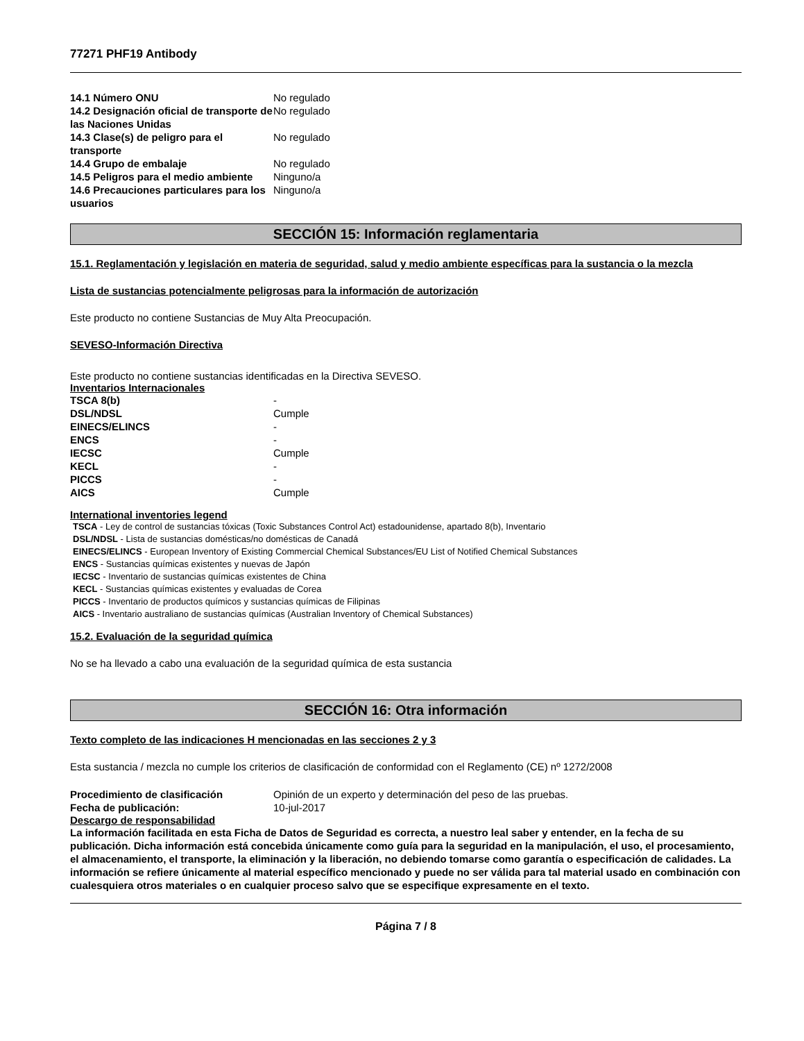77271 PHF19 Antibody
| 14.1 Número ONU | No regulado |
| 14.2 Designación oficial de transporte de las Naciones Unidas | No regulado |
| 14.3 Clase(s) de peligro para el transporte | No regulado |
| 14.4 Grupo de embalaje | No regulado |
| 14.5 Peligros para el medio ambiente | Ninguno/a |
| 14.6 Precauciones particulares para los usuarios | Ninguno/a |
SECCIÓN 15: Información reglamentaria
15.1. Reglamentación y legislación en materia de seguridad, salud y medio ambiente específicas para la sustancia o la mezcla
Lista de sustancias potencialmente peligrosas para la información de autorización
Este producto no contiene Sustancias de Muy Alta Preocupación.
SEVESO-Información Directiva
Este producto no contiene sustancias identificadas en la Directiva SEVESO.
Inventarios Internacionales
| TSCA 8(b) | - |
| DSL/NDSL | Cumple |
| EINECS/ELINCS | - |
| ENCS | - |
| IECSC | Cumple |
| KECL | - |
| PICCS | - |
| AICS | Cumple |
International inventories legend
TSCA - Ley de control de sustancias tóxicas (Toxic Substances Control Act) estadounidense, apartado 8(b), Inventario
DSL/NDSL - Lista de sustancias domésticas/no domésticas de Canadá
EINECS/ELINCS - European Inventory of Existing Commercial Chemical Substances/EU List of Notified Chemical Substances
ENCS - Sustancias químicas existentes y nuevas de Japón
IECSC - Inventario de sustancias químicas existentes de China
KECL - Sustancias químicas existentes y evaluadas de Corea
PICCS - Inventario de productos químicos y sustancias químicas de Filipinas
AICS - Inventario australiano de sustancias químicas (Australian Inventory of Chemical Substances)
15.2. Evaluación de la seguridad química
No se ha llevado a cabo una evaluación de la seguridad química de esta sustancia
SECCIÓN 16: Otra información
Texto completo de las indicaciones H mencionadas en las secciones 2 y 3
Esta sustancia / mezcla no cumple los criterios de clasificación de conformidad con el Reglamento (CE) nº 1272/2008
| Procedimiento de clasificación | Opinión de un experto y determinación del peso de las pruebas. |
| Fecha de publicación: | 10-jul-2017 |
Descargo de responsabilidad
La información facilitada en esta Ficha de Datos de Seguridad es correcta, a nuestro leal saber y entender, en la fecha de su publicación. Dicha información está concebida únicamente como guía para la seguridad en la manipulación, el uso, el procesamiento, el almacenamiento, el transporte, la eliminación y la liberación, no debiendo tomarse como garantía o especificación de calidades. La información se refiere únicamente al material específico mencionado y puede no ser válida para tal material usado en combinación con cualesquiera otros materiales o en cualquier proceso salvo que se especifique expresamente en el texto.
Página 7 / 8